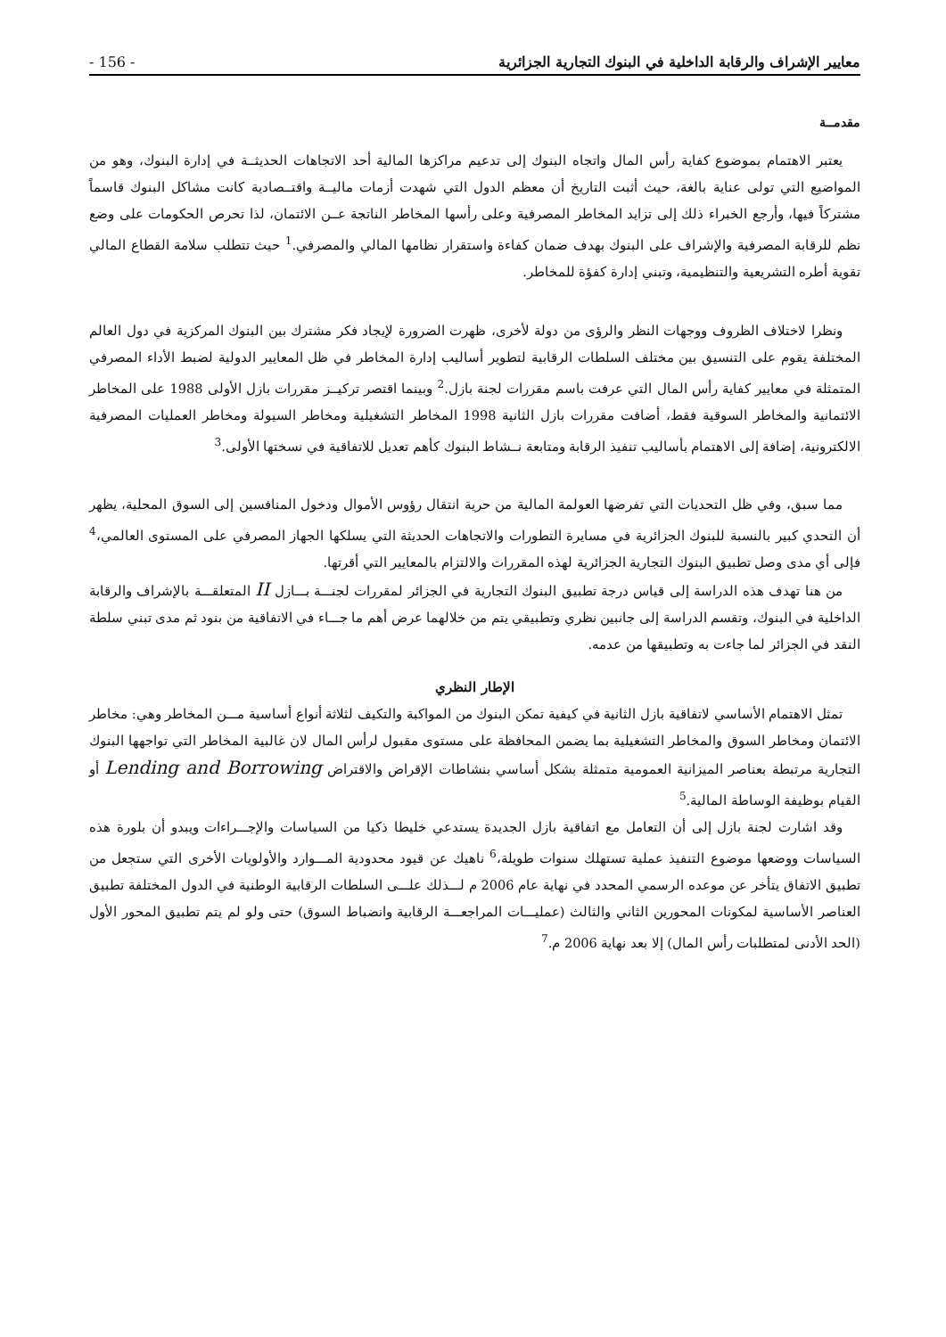معايير الإشراف والرقابة الداخلية في البنوك التجارية الجزائرية - 156 -
مقدمــة
يعتبر الاهتمام بموضوع كفاية رأس المال واتجاه البنوك إلى تدعيم مراكزها المالية أحد الاتجاهات الحديثــة في إدارة البنوك، وهو من المواضيع التي تولى عناية بالغة، حيث أثبت التاريخ أن معظم الدول التي شهدت أزمات ماليــة واقتــصادية كانت مشاكل البنوك قاسماً مشتركاً فيها، وأرجع الخبراء ذلك إلى تزايد المخاطر المصرفية وعلى رأسها المخاطر الناتجة عــن الائتمان، لذا تحرص الحكومات على وضع نظم للرقابة المصرفية والإشراف على البنوك بهدف ضمان كفاءة واستقرار نظامها المالي والمصرفي.<sup>1</sup> حيث تتطلب سلامة القطاع المالي تقوية أطره التشريعية والتنظيمية، وتبني إدارة كفؤة للمخاطر.
ونظرا لاختلاف الظروف ووجهات النظر والرؤى من دولة لأخرى، ظهرت الضرورة لإيجاد فكر مشترك بين البنوك المركزية في دول العالم المختلفة يقوم على التنسيق بين مختلف السلطات الرقابية لتطوير أساليب إدارة المخاطر في ظل المعايير الدولية لضبط الأداء المصرفي المتمثلة في معايير كفاية رأس المال التي عرفت باسم مقررات لجنة بازل.<sup>2</sup> وبينما اقتصر تركيــز مقررات بازل الأولى 1988 على المخاطر الائتمانية والمخاطر السوقية فقط، أضافت مقررات بازل الثانية 1998 المخاطر التشغيلية ومخاطر السيولة ومخاطر العمليات المصرفية الالكترونية، إضافة إلى الاهتمام بأساليب تنفيذ الرقابة ومتابعة نــشاط البنوك كأهم تعديل للاتفاقية في نسختها الأولى.<sup>3</sup>
مما سبق، وفي ظل التحديات التي تفرضها العولمة المالية من حرية انتقال رؤوس الأموال ودخول المنافسين إلى السوق المحلية، يظهر أن التحدي كبير بالنسبة للبنوك الجزائرية في مسايرة التطورات والاتجاهات الحديثة التي يسلكها الجهاز المصرفي على المستوى العالمي،<sup>4</sup> فإلى أي مدى وصل تطبيق البنوك التجارية الجزائرية لهذه المقررات والالتزام بالمعايير التي أقرتها.
من هنا تهدف هذه الدراسة إلى قياس درجة تطبيق البنوك التجارية في الجزائر لمقررات لجنـــة بـــازل II المتعلقـــة بالإشراف والرقابة الداخلية في البنوك، وتقسم الدراسة إلى جانبين نظري وتطبيقي يتم من خلالهما عرض أهم ما جـــاء في الاتفاقية من بنود ثم مدى تبني سلطة النقد في الجزائر لما جاءت به وتطبيقها من عدمه.
الإطار النظري
تمثل الاهتمام الأساسي لاتفاقية بازل الثانية في كيفية تمكن البنوك من المواكبة والتكيف لثلاثة أنواع أساسية مـــن المخاطر وهي: مخاطر الائتمان ومخاطر السوق والمخاطر التشغيلية بما يضمن المحافظة على مستوى مقبول لرأس المال لان غالبية المخاطر التي تواجهها البنوك التجارية مرتبطة بعناصر الميزانية العمومية متمثلة بشكل أساسي بنشاطات الإقراض والاقتراض Lending and Borrowing أو القيام بوظيفة الوساطة المالية.<sup>5</sup>
وقد اشارت لجنة بازل إلى أن التعامل مع اتفاقية بازل الجديدة يستدعي خليطا ذكيا من السياسات والإجـــراءات ويبدو أن بلورة هذه السياسات ووضعها موضوع التنفيذ عملية تستهلك سنوات طويلة،<sup>6</sup> ناهيك عن قيود محدودية المـــوارد والأولويات الأخرى التي ستجعل من تطبيق الاتفاق يتأخر عن موعده الرسمي المحدد في نهاية عام 2006 م لـــذلك علـــى السلطات الرقابية الوطنية في الدول المختلفة تطبيق العناصر الأساسية لمكونات المحورين الثاني والثالث (عمليـــات المراجعـــة الرقابية وانضباط السوق) حتى ولو لم يتم تطبيق المحور الأول (الحد الأدنى لمتطلبات رأس المال) إلا بعد نهاية 2006 م.<sup>7</sup>